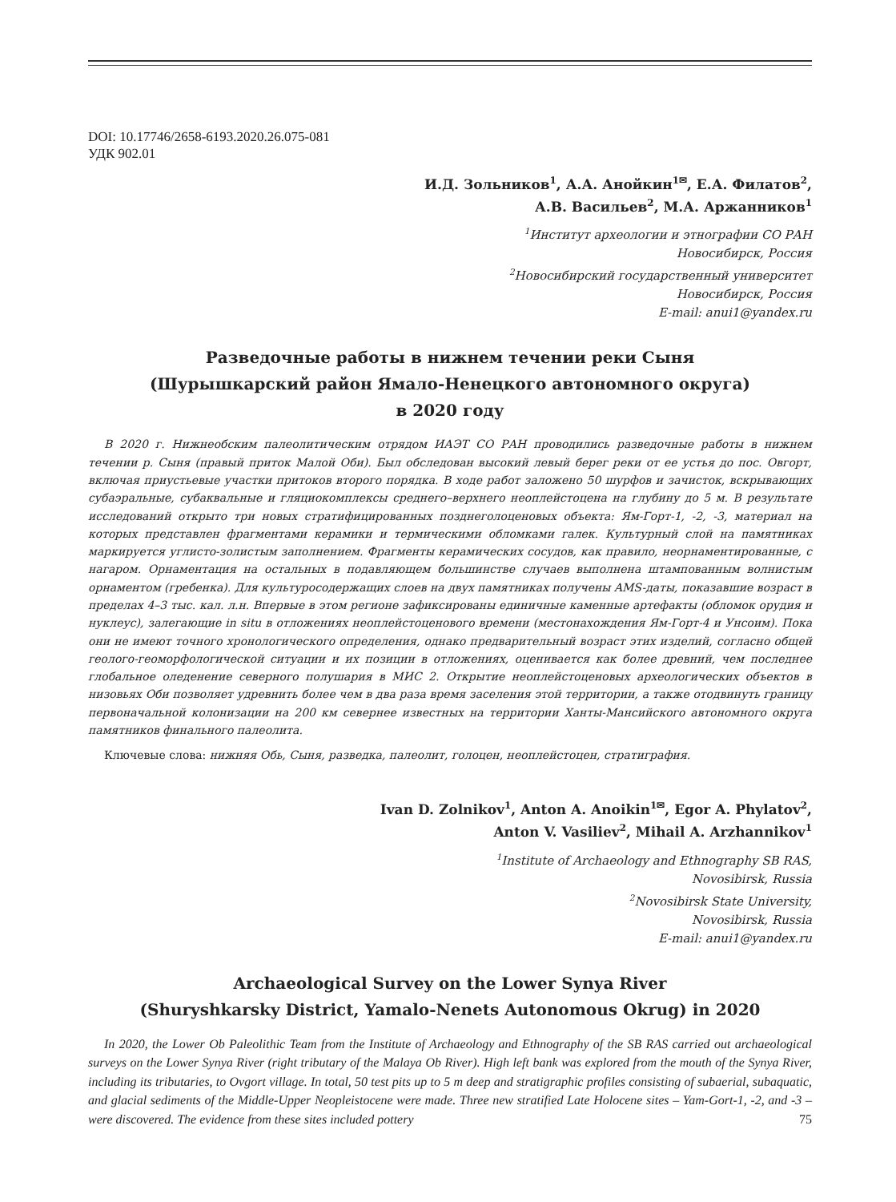DOI: 10.17746/2658-6193.2020.26.075-081
УДК 902.01
И.Д. Зольников<sup>1</sup>, А.А. Анойкин<sup>1✉</sup>, Е.А. Филатов<sup>2</sup>,
А.В. Васильев<sup>2</sup>, М.А. Аржанников<sup>1</sup>
<sup>1</sup> Институт археологии и этнографии СО РАН
Новосибирск, Россия
<sup>2</sup> Новосибирский государственный университет
Новосибирск, Россия
E-mail: anui1@yandex.ru
Разведочные работы в нижнем течении реки Сыня
(Шурышкарский район Ямало-Ненецкого автономного округа)
в 2020 году
В 2020 г. Нижнеобским палеолитическим отрядом ИАЭТ СО РАН проводились разведочные работы в нижнем течении р. Сыня (правый приток Малой Оби). Был обследован высокий левый берег реки от ее устья до пос. Овгорт, включая приустьевые участки притоков второго порядка. В ходе работ заложено 50 шурфов и зачисток, вскрывающих субаэральные, субаквальные и гляциокомплексы среднего–верхнего неоплейстоцена на глубину до 5 м. В результате исследований открыто три новых стратифицированных позднеголоценовых объекта: Ям-Горт-1, -2, -3, материал на которых представлен фрагментами керамики и термическими обломками галек. Культурный слой на памятниках маркируется углисто-золистым заполнением. Фрагменты керамических сосудов, как правило, неорнаментированные, с нагаром. Орнаментация на остальных в подавляющем большинстве случаев выполнена штампованным волнистым орнаментом (гребенка). Для культуросодержащих слоев на двух памятниках получены AMS-даты, показавшие возраст в пределах 4–3 тыс. кал. л.н. Впервые в этом регионе зафиксированы единичные каменные артефакты (обломок орудия и нуклеус), залегающие in situ в отложениях неоплейстоценового времени (местонахождения Ям-Горт-4 и Унсоим). Пока они не имеют точного хронологического определения, однако предварительный возраст этих изделий, согласно общей геолого-геоморфологической ситуации и их позиции в отложениях, оценивается как более древний, чем последнее глобальное оледенение северного полушария в МИС 2. Открытие неоплейстоценовых археологических объектов в низовьях Оби позволяет удревнить более чем в два раза время заселения этой территории, а также отодвинуть границу первоначальной колонизации на 200 км севернее известных на территории Ханты-Мансийского автономного округа памятников финального палеолита.
Ключевые слова: нижняя Обь, Сыня, разведка, палеолит, голоцен, неоплейстоцен, стратиграфия.
Ivan D. Zolnikov<sup>1</sup>, Anton A. Anoikin<sup>1✉</sup>, Egor A. Phylatov<sup>2</sup>,
Anton V. Vasiliev<sup>2</sup>, Mihail A. Arzhannikov<sup>1</sup>
<sup>1</sup> Institute of Archaeology and Ethnography SB RAS,
Novosibirsk, Russia
<sup>2</sup> Novosibirsk State University,
Novosibirsk, Russia
E-mail: anui1@yandex.ru
Archaeological Survey on the Lower Synya River
(Shuryshkarsky District, Yamalo-Nenets Autonomous Okrug) in 2020
In 2020, the Lower Ob Paleolithic Team from the Institute of Archaeology and Ethnography of the SB RAS carried out archaeological surveys on the Lower Synya River (right tributary of the Malaya Ob River). High left bank was explored from the mouth of the Synya River, including its tributaries, to Ovgort village. In total, 50 test pits up to 5 m deep and stratigraphic profiles consisting of subaerial, subaquatic, and glacial sediments of the Middle-Upper Neopleistocene were made. Three new stratified Late Holocene sites – Yam-Gort-1, -2, and -3 – were discovered. The evidence from these sites included pottery
75